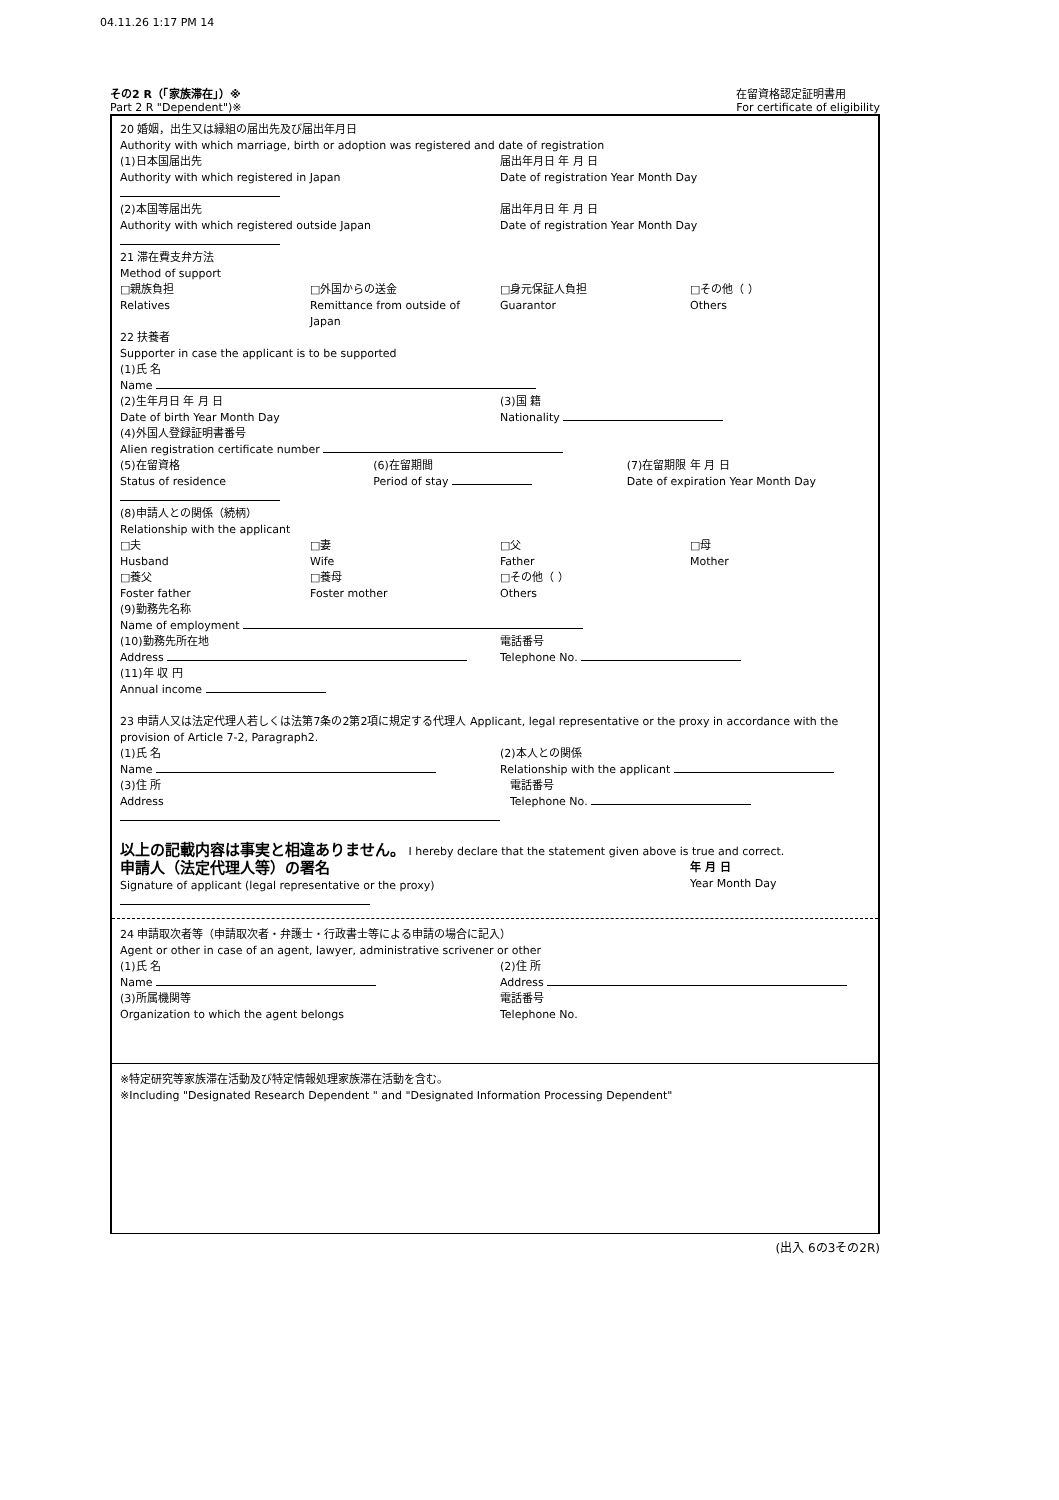04.11.26 1:17 PM 14
その2 R（「家族滞在」）※
Part 2 R "Dependent")※
在留資格認定証明書用
For certificate of eligibility
20 婚姻，出生又は縁組の届出先及び届出年月日
Authority with which marriage, birth or adoption was registered and date of registration
(1)日本国届出先
Authority with which registered in Japan 届出年月日 年 月 日
Date of registration Year Month Day
(2)本国等届出先
Authority with which registered outside Japan 届出年月日 年 月 日
Date of registration Year Month Day
21 滞在費支弁方法
Method of support
□親族負担
Relatives □外国からの送金
Remittance from outside of Japan □身元保証人負担
Guarantor □その他（ ）
Others
22 扶養者
Supporter in case the applicant is to be supported
(1)氏 名
Name
(2)生年月日 年 月 日
Date of birth Year Month Day (3)国 籍
Nationality
(4)外国人登録証明書番号
Alien registration certificate number
(5)在留資格
Status of residence (6)在留期間
Period of stay (7)在留期限 年 月 日
Date of expiration Year Month Day
(8)申請人との関係（続柄）
Relationship with the applicant
□夫
Husband □妻
Wife □父
Father □母
Mother
□養父
Foster father □養母
Foster mother □その他（ ）
Others
(9)勤務先名称
Name of employment
(10)勤務先所在地
Address 電話番号
Telephone No.
(11)年 収 円
Annual income
23 申請人又は法定代理人若しくは法第7条の2第2項に規定する代理人 Applicant, legal representative or the proxy in accordance with the provision of Article 7-2, Paragraph2.
(1)氏 名
Name (2)本人との関係
Relationship with the applicant
(3)住 所
Address 電話番号
Telephone No.
以上の記載内容は事実と相違ありません。 I hereby declare that the statement given above is true and correct.
申請人（法定代理人等）の署名
Signature of applicant (legal representative or the proxy) 年 月 日
Year Month Day
24 申請取次者等（申請取次者・弁護士・行政書士等による申請の場合に記入）
Agent or other in case of an agent, lawyer, administrative scrivener or other
(1)氏 名
Name (2)住 所
Address
(3)所属機関等
Organization to which the agent belongs 電話番号
Telephone No.
※特定研究等家族滞在活動及び特定情報処理家族滞在活動を含む。
※Including "Designated Research Dependent " and "Designated Information Processing Dependent"
(出入 6の3その2R)